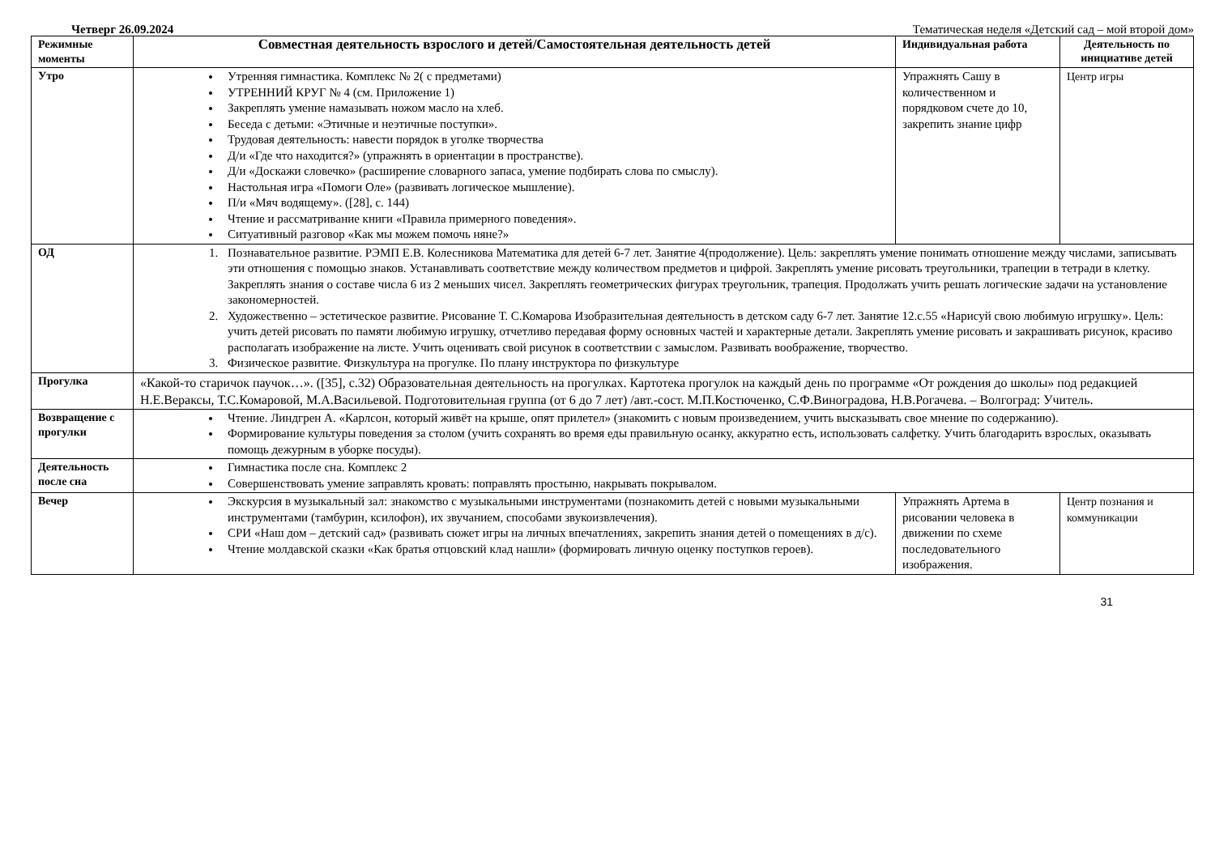Четверг 26.09.2024 Тематическая неделя «Детский сад – мой второй дом»
| Режимные моменты | Совместная деятельность взрослого и детей/Самостоятельная деятельность детей | Индивидуальная работа | Деятельность по инициативе детей |
| --- | --- | --- | --- |
| Утро | Утренняя гимнастика. Комплекс № 2( с предметами) УТРЕННИЙ КРУГ № 4 (см. Приложение 1) Закреплять умение намазывать ножом масло на хлеб. Беседа с детьми: «Этичные и неэтичные поступки». Трудовая деятельность: навести порядок в уголке творчества Д/и «Где что находится?» (упражнять в ориентации в пространстве). Д/и «Доскажи словечко» (расширение словарного запаса, умение подбирать слова по смыслу). Настольная игра «Помоги Оле» (развивать логическое мышление). П/и «Мяч водящему». ([28], с. 144) Чтение и рассматривание книги «Правила примерного поведения». Ситуативный разговор «Как мы можем помочь няне?» | Упражнять Сашу в количественном и порядковом счете до 10, закрепить знание цифр | Центр игры |
| ОД | 1. Познавательное развитие. РЭМП Е.В. Колесникова Математика для детей 6-7 лет. Занятие 4(продолжение). Цель: закреплять умение понимать отношение между числами, записывать эти отношения с помощью знаков. Устанавливать соответствие между количеством предметов и цифрой. Закреплять умение рисовать треугольники, трапеции в тетради в клетку. Закреплять знания о составе числа 6 из 2 меньших чисел. Закреплять геометрических фигурах треугольник, трапеция. Продолжать учить решать логические задачи на установление закономерностей. 2. Художественно – эстетическое развитие. Рисование Т. С.Комарова Изобразительная деятельность в детском саду 6-7 лет. Занятие 12.с.55 «Нарисуй свою любимую игрушку». Цель: учить детей рисовать по памяти любимую игрушку, отчетливо передавая форму основных частей и характерные детали. Закреплять умение рисовать и закрашивать рисунок, красиво располагать изображение на листе. Учить оценивать свой рисунок в соответствии с замыслом. Развивать воображение, творчество. 3. Физическое развитие. Физкультура на прогулке. По плану инструктора по физкультуре | | |
| Прогулка | «Какой-то старичок паучок…». ([35], с.32) Образовательная деятельность на прогулках. Картотека прогулок на каждый день по программе «От рождения до школы» под редакцией Н.Е.Вераксы, Т.С.Комаровой, М.А.Васильевой. Подготовительная группа (от 6 до 7 лет) /авт.-сост. М.П.Костюченко, С.Ф.Виноградова, Н.В.Рогачева. – Волгоград: Учитель. | | |
| Возвращение с прогулки | Чтение. Линдгрен А. «Карлсон, который живёт на крыше, опят прилетел» (знакомить с новым произведением, учить высказывать свое мнение по содержанию). Формирование культуры поведения за столом (учить сохранять во время еды правильную осанку, аккуратно есть, использовать салфетку. Учить благодарить взрослых, оказывать помощь дежурным в уборке посуды). | | |
| Деятельность после сна | Гимнастика после сна. Комплекс 2 Совершенствовать умение заправлять кровать: поправлять простыню, накрывать покрывалом. | | |
| Вечер | Экскурсия в музыкальный зал: знакомство с музыкальными инструментами (познакомить детей с новыми музыкальными инструментами (тамбурин, ксилофон), их звучанием, способами звукоизвлечения). СРИ «Наш дом – детский сад» (развивать сюжет игры на личных впечатлениях, закрепить знания детей о помещениях в д/с). Чтение молдавской сказки «Как братья отцовский клад нашли» (формировать личную оценку поступков героев). | Упражнять Артема в рисовании человека в движении по схеме последовательного изображения. | Центр познания и коммуникации |
31